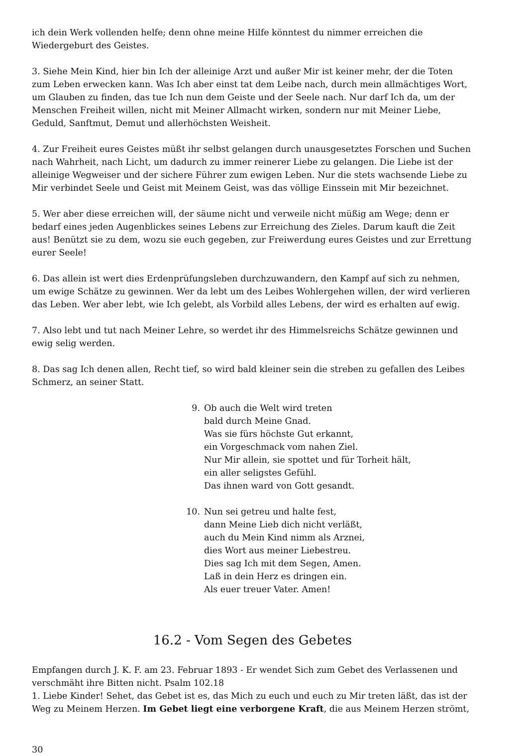ich dein Werk vollenden helfe; denn ohne meine Hilfe könntest du nimmer erreichen die Wiedergeburt des Geistes.
3. Siehe Mein Kind, hier bin Ich der alleinige Arzt und außer Mir ist keiner mehr, der die Toten zum Leben erwecken kann. Was Ich aber einst tat dem Leibe nach, durch mein allmächtiges Wort, um Glauben zu finden, das tue Ich nun dem Geiste und der Seele nach. Nur darf Ich da, um der Menschen Freiheit willen, nicht mit Meiner Allmacht wirken, sondern nur mit Meiner Liebe, Geduld, Sanftmut, Demut und allerhöchsten Weisheit.
4. Zur Freiheit eures Geistes müßt ihr selbst gelangen durch unausgesetztes Forschen und Suchen nach Wahrheit, nach Licht, um dadurch zu immer reinerer Liebe zu gelangen. Die Liebe ist der alleinige Wegweiser und der sichere Führer zum ewigen Leben. Nur die stets wachsende Liebe zu Mir verbindet Seele und Geist mit Meinem Geist, was das völlige Einssein mit Mir bezeichnet.
5. Wer aber diese erreichen will, der säume nicht und verweile nicht müßig am Wege; denn er bedarf eines jeden Augenblickes seines Lebens zur Erreichung des Zieles. Darum kauft die Zeit aus! Benützt sie zu dem, wozu sie euch gegeben, zur Freiwerdung eures Geistes und zur Errettung eurer Seele!
6. Das allein ist wert dies Erdenprüfungsleben durchzuwandern, den Kampf auf sich zu nehmen, um ewige Schätze zu gewinnen. Wer da lebt um des Leibes Wohlergehen willen, der wird verlieren das Leben. Wer aber lebt, wie Ich gelebt, als Vorbild alles Lebens, der wird es erhalten auf ewig.
7. Also lebt und tut nach Meiner Lehre, so werdet ihr des Himmelsreichs Schätze gewinnen und ewig selig werden.
8. Das sag Ich denen allen, Recht tief, so wird bald kleiner sein die streben zu gefallen des Leibes Schmerz, an seiner Statt.
9. Ob auch die Welt wird treten
bald durch Meine Gnad.
Was sie fürs höchste Gut erkannt,
ein Vorgeschmack vom nahen Ziel.
Nur Mir allein, sie spottet und für Torheit hält,
ein aller seligstes Gefühl.
Das ihnen ward von Gott gesandt.
10. Nun sei getreu und halte fest,
dann Meine Lieb dich nicht verläßt,
auch du Mein Kind nimm als Arznei,
dies Wort aus meiner Liebestreu.
Dies sag Ich mit dem Segen, Amen.
Laß in dein Herz es dringen ein.
Als euer treuer Vater. Amen!
16.2 - Vom Segen des Gebetes
Empfangen durch J. K. F. am 23. Februar 1893 - Er wendet Sich zum Gebet des Verlassenen und verschmäht ihre Bitten nicht. Psalm 102.18
1. Liebe Kinder! Sehet, das Gebet ist es, das Mich zu euch und euch zu Mir treten läßt, das ist der Weg zu Meinem Herzen. Im Gebet liegt eine verborgene Kraft, die aus Meinem Herzen strömt,
30